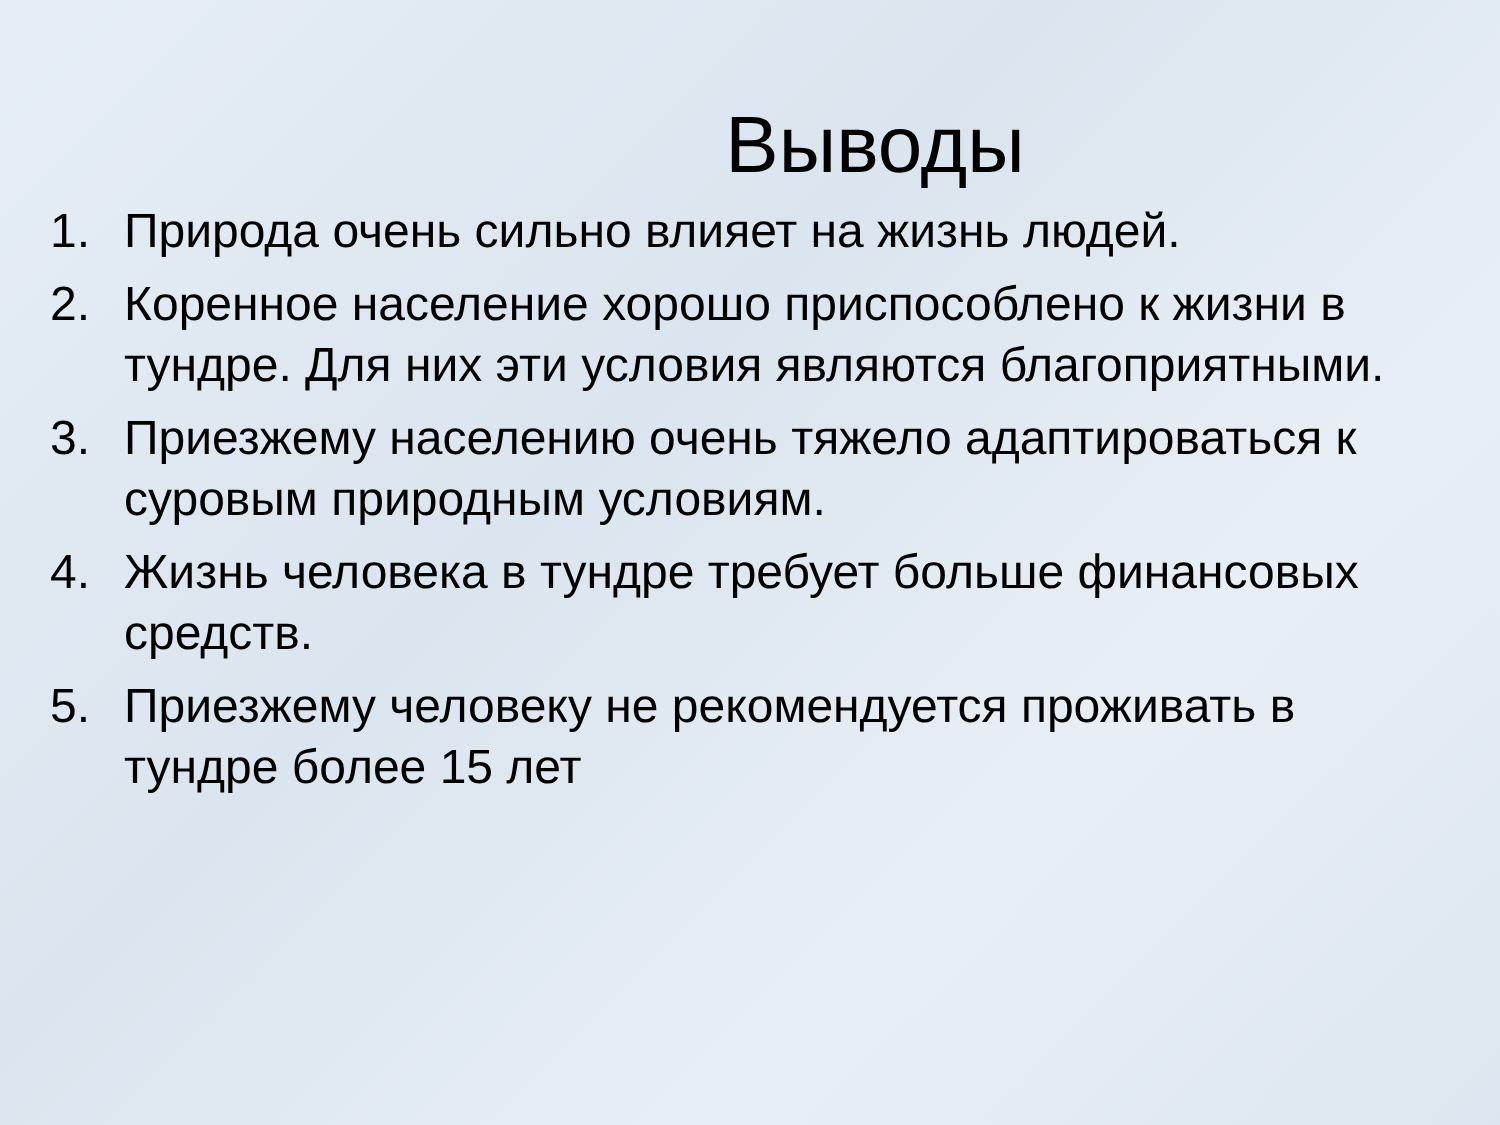Выводы
1. Природа очень сильно влияет на жизнь людей.
2. Коренное население хорошо приспособлено к жизни в тундре. Для них эти условия являются благоприятными.
3. Приезжему населению очень тяжело адаптироваться к суровым природным условиям.
4. Жизнь человека в тундре требует больше финансовых средств.
5. Приезжему человеку не рекомендуется проживать в тундре более 15 лет